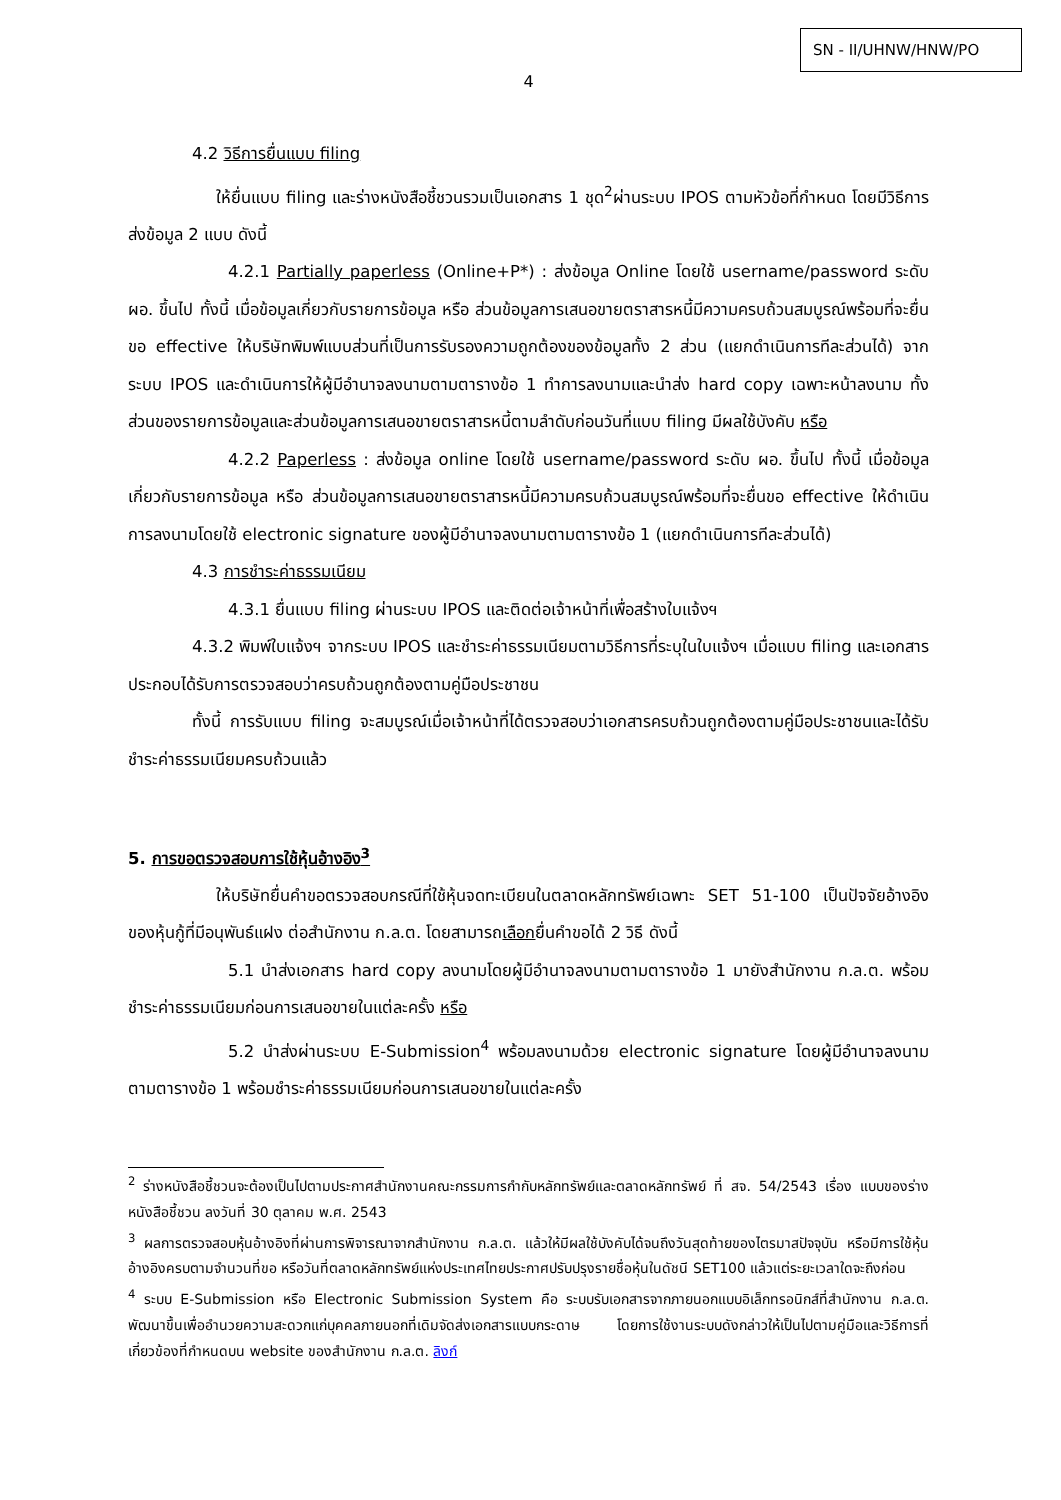SN - II/UHNW/HNW/PO
4
4.2 วิธีการยื่นแบบ filing
ให้ยื่นแบบ filing และร่างหนังสือชี้ชวนรวมเป็นเอกสาร 1 ชุด<sup>2</sup>ผ่านระบบ IPOS ตามหัวข้อที่กำหนด โดยมีวิธีการส่งข้อมูล 2 แบบ ดังนี้
4.2.1 Partially paperless (Online+P*) : ส่งข้อมูล Online โดยใช้ username/password ระดับ ผอ. ขึ้นไป ทั้งนี้ เมื่อข้อมูลเกี่ยวกับรายการข้อมูล หรือ ส่วนข้อมูลการเสนอขายตราสารหนี้มีความครบถ้วนสมบูรณ์พร้อมที่จะยื่นขอ effective ให้บริษัทพิมพ์แบบส่วนที่เป็นการรับรองความถูกต้องของข้อมูลทั้ง 2 ส่วน (แยกดำเนินการทีละส่วนได้) จากระบบ IPOS และดำเนินการให้ผู้มีอำนาจลงนามตามตารางข้อ 1 ทำการลงนามและนำส่ง hard copy เฉพาะหน้าลงนาม ทั้งส่วนของรายการข้อมูลและส่วนข้อมูลการเสนอขายตราสารหนี้ตามลำดับก่อนวันที่แบบ filing มีผลใช้บังคับ หรือ
4.2.2 Paperless : ส่งข้อมูล online โดยใช้ username/password ระดับ ผอ. ขึ้นไป ทั้งนี้ เมื่อข้อมูลเกี่ยวกับรายการข้อมูล หรือ ส่วนข้อมูลการเสนอขายตราสารหนี้มีความครบถ้วนสมบูรณ์พร้อมที่จะยื่นขอ effective ให้ดำเนินการลงนามโดยใช้ electronic signature ของผู้มีอำนาจลงนามตามตารางข้อ 1 (แยกดำเนินการทีละส่วนได้)
4.3 การชำระค่าธรรมเนียม
4.3.1 ยื่นแบบ filing ผ่านระบบ IPOS และติดต่อเจ้าหน้าที่เพื่อสร้างใบแจ้งฯ
4.3.2 พิมพ์ใบแจ้งฯ จากระบบ IPOS และชำระค่าธรรมเนียมตามวิธีการที่ระบุในใบแจ้งฯ เมื่อแบบ filing และเอกสารประกอบได้รับการตรวจสอบว่าครบถ้วนถูกต้องตามคู่มือประชาชน
ทั้งนี้ การรับแบบ filing จะสมบูรณ์เมื่อเจ้าหน้าที่ได้ตรวจสอบว่าเอกสารครบถ้วนถูกต้องตามคู่มือประชาชนและได้รับชำระค่าธรรมเนียมครบถ้วนแล้ว
5. การขอตรวจสอบการใช้หุ้นอ้างอิง<sup>3</sup>
ให้บริษัทยื่นคำขอตรวจสอบกรณีที่ใช้หุ้นจดทะเบียนในตลาดหลักทรัพย์เฉพาะ SET 51-100 เป็นปัจจัยอ้างอิงของหุ้นกู้ที่มีอนุพันธ์แฝง ต่อสำนักงาน ก.ล.ต. โดยสามารถเลือกยื่นคำขอได้ 2 วิธี ดังนี้
5.1 นำส่งเอกสาร hard copy ลงนามโดยผู้มีอำนาจลงนามตามตารางข้อ 1 มายังสำนักงาน ก.ล.ต. พร้อมชำระค่าธรรมเนียมก่อนการเสนอขายในแต่ละครั้ง หรือ
5.2 นำส่งผ่านระบบ E-Submission<sup>4</sup> พร้อมลงนามด้วย electronic signature โดยผู้มีอำนาจลงนามตามตารางข้อ 1 พร้อมชำระค่าธรรมเนียมก่อนการเสนอขายในแต่ละครั้ง
<sup>2</sup> ร่างหนังสือชี้ชวนจะต้องเป็นไปตามประกาศสำนักงานคณะกรรมการกำกับหลักทรัพย์และตลาดหลักทรัพย์ ที่ สจ. 54/2543 เรื่อง แบบของร่างหนังสือชี้ชวน ลงวันที่ 30 ตุลาคม พ.ศ. 2543
<sup>3</sup> ผลการตรวจสอบหุ้นอ้างอิงที่ผ่านการพิจารณาจากสำนักงาน ก.ล.ต. แล้วให้มีผลใช้บังคับได้จนถึงวันสุดท้ายของไตรมาสปัจจุบัน หรือมีการใช้หุ้นอ้างอิงครบตามจำนวนที่ขอ หรือวันที่ตลาดหลักทรัพย์แห่งประเทศไทยประกาศปรับปรุงรายชื่อหุ้นในดัชนี SET100 แล้วแต่ระยะเวลาใดจะถึงก่อน
<sup>4</sup> ระบบ E-Submission หรือ Electronic Submission System คือ ระบบรับเอกสารจากภายนอกแบบอิเล็กทรอนิกส์ที่สำนักงาน ก.ล.ต. พัฒนาขึ้นเพื่ออำนวยความสะดวกแก่บุคคลภายนอกที่เดิมจัดส่งเอกสารแบบกระดาษ โดยการใช้งานระบบดังกล่าวให้เป็นไปตามคู่มือและวิธีการที่เกี่ยวข้องที่กำหนดบน website ของสำนักงาน ก.ล.ต. ลิงก์